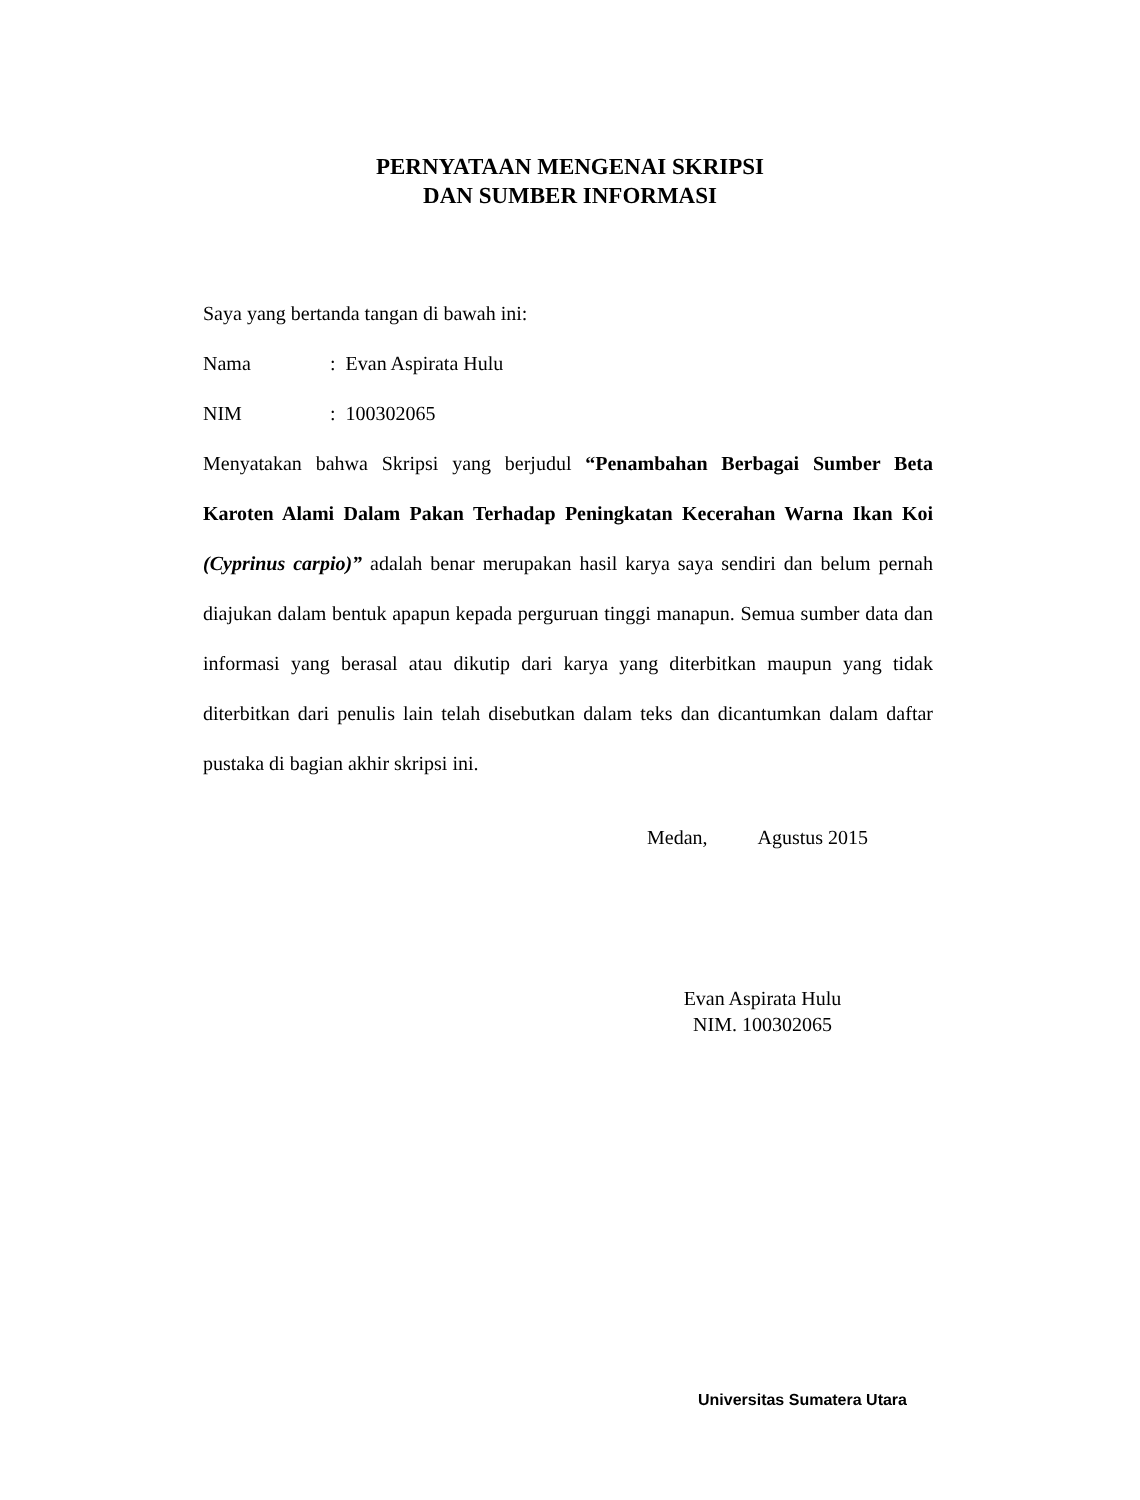PERNYATAAN MENGENAI SKRIPSI
DAN SUMBER INFORMASI
Saya yang bertanda tangan di bawah ini:
Nama: Evan Aspirata Hulu
NIM: 100302065
Menyatakan bahwa Skripsi yang berjudul “Penambahan Berbagai Sumber Beta Karoten Alami Dalam Pakan Terhadap Peningkatan Kecerahan Warna Ikan Koi (Cyprinus carpio)” adalah benar merupakan hasil karya saya sendiri dan belum pernah diajukan dalam bentuk apapun kepada perguruan tinggi manapun. Semua sumber data dan informasi yang berasal atau dikutip dari karya yang diterbitkan maupun yang tidak diterbitkan dari penulis lain telah disebutkan dalam teks dan dicantumkan dalam daftar pustaka di bagian akhir skripsi ini.
Medan, Agustus 2015
Evan Aspirata Hulu
NIM. 100302065
Universitas Sumatera Utara